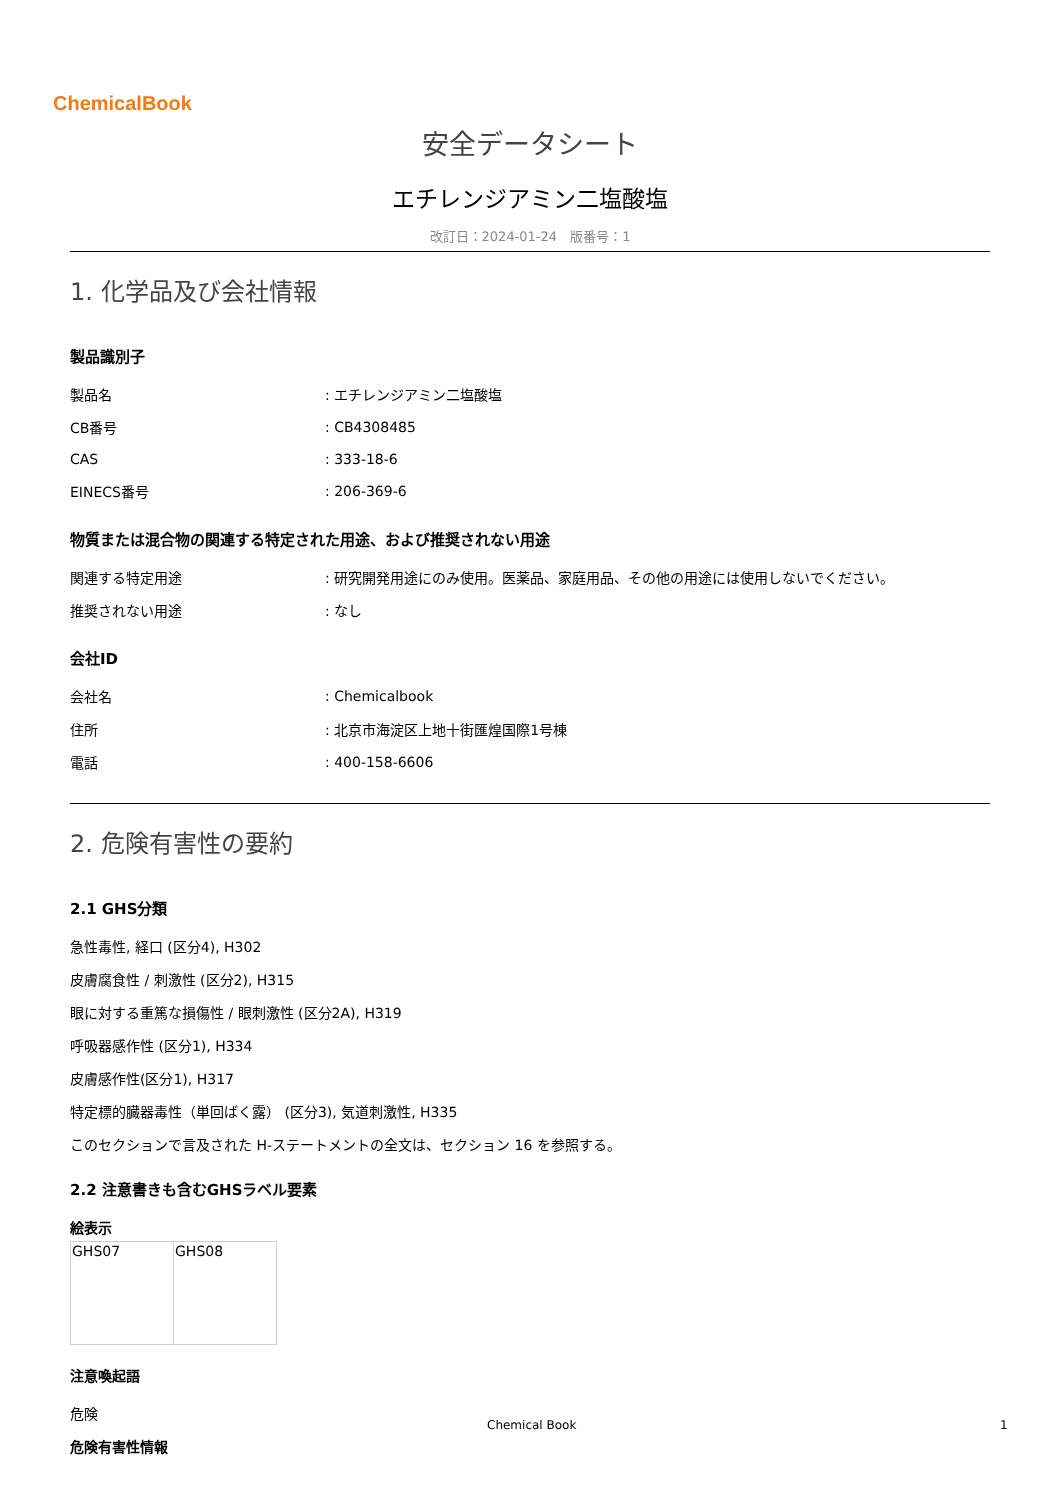ChemicalBook
安全データシート
エチレンジアミン二塩酸塩
改訂日：2024-01-24　版番号：1
1. 化学品及び会社情報
製品識別子
| 製品名 | : エチレンジアミン二塩酸塩 |
| CB番号 | : CB4308485 |
| CAS | : 333-18-6 |
| EINECS番号 | : 206-369-6 |
物質または混合物の関連する特定された用途、および推奨されない用途
| 関連する特定用途 | : 研究開発用途にのみ使用。医薬品、家庭用品、その他の用途には使用しないでください。 |
| 推奨されない用途 | : なし |
会社ID
| 会社名 | : Chemicalbook |
| 住所 | : 北京市海淀区上地十街匯煌国際1号棟 |
| 電話 | : 400-158-6606 |
2. 危険有害性の要約
2.1 GHS分類
急性毒性, 経口 (区分4), H302
皮膚腐食性 / 刺激性 (区分2), H315
眼に対する重篤な損傷性 / 眼刺激性 (区分2A), H319
呼吸器感作性 (区分1), H334
皮膚感作性(区分1), H317
特定標的臓器毒性（単回ばく露） (区分3), 気道刺激性, H335
このセクションで言及された H-ステートメントの全文は、セクション 16 を参照する。
2.2 注意書きも含むGHSラベル要素
絵表示
| GHS07 | GHS08 |
注意喚起語
危険
危険有害性情報
Chemical Book 1